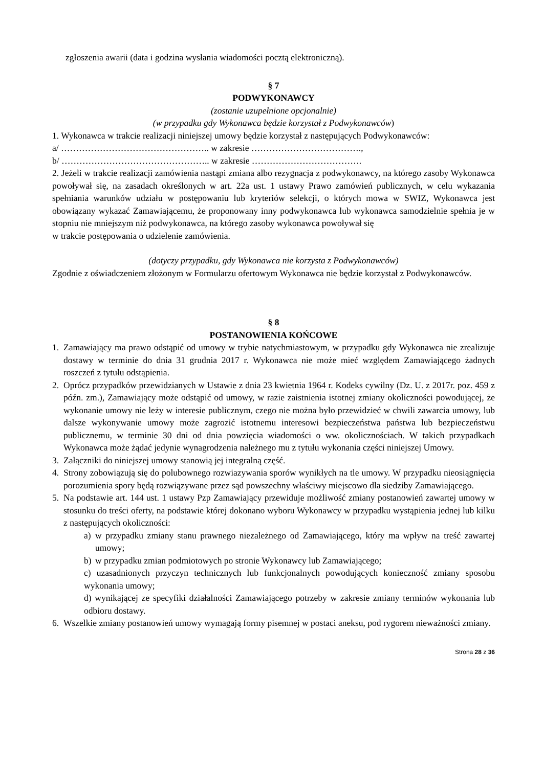zgłoszenia awarii (data i godzina wysłania wiadomości pocztą elektroniczną).
§ 7
PODWYKONAWCY
(zostanie uzupełnione opcjonalnie)
(w przypadku gdy Wykonawca będzie korzystał z Podwykonawców)
1. Wykonawca w trakcie realizacji niniejszej umowy będzie korzystał z następujących Podwykonawców:
a/ ………………………………………….. w zakresie ……………………………….,
b/ ………………………………………….. w zakresie ……………………………….
2. Jeżeli w trakcie realizacji zamówienia nastąpi zmiana albo rezygnacja z podwykonawcy, na którego zasoby Wykonawca powoływał się, na zasadach określonych w art. 22a ust. 1 ustawy Prawo zamówień publicznych, w celu wykazania spełniania warunków udziału w postępowaniu lub kryteriów selekcji, o których mowa w SWIZ, Wykonawca jest obowiązany wykazać Zamawiającemu, że proponowany inny podwykonawca lub wykonawca samodzielnie spełnia je w stopniu nie mniejszym niż podwykonawca, na którego zasoby wykonawca powoływał się
w trakcie postępowania o udzielenie zamówienia.
(dotyczy przypadku, gdy Wykonawca nie korzysta z Podwykonawców)
Zgodnie z oświadczeniem złożonym w Formularzu ofertowym Wykonawca nie będzie korzystał z Podwykonawców.
§ 8
POSTANOWIENIA KOŃCOWE
1. Zamawiający ma prawo odstąpić od umowy w trybie natychmiastowym, w przypadku gdy Wykonawca nie zrealizuje dostawy w terminie do dnia 31 grudnia 2017 r. Wykonawca nie może mieć względem Zamawiającego żadnych roszczeń z tytułu odstąpienia.
2. Oprócz przypadków przewidzianych w Ustawie z dnia 23 kwietnia 1964 r. Kodeks cywilny (Dz. U. z 2017r. poz. 459 z późn. zm.), Zamawiający może odstąpić od umowy, w razie zaistnienia istotnej zmiany okoliczności powodującej, że wykonanie umowy nie leży w interesie publicznym, czego nie można było przewidzieć w chwili zawarcia umowy, lub dalsze wykonywanie umowy może zagrozić istotnemu interesowi bezpieczeństwa państwa lub bezpieczeństwu publicznemu, w terminie 30 dni od dnia powzięcia wiadomości o ww. okolicznościach. W takich przypadkach Wykonawca może żądać jedynie wynagrodzenia należnego mu z tytułu wykonania części niniejszej Umowy.
3. Załączniki do niniejszej umowy stanowią jej integralną część.
4. Strony zobowiązują się do polubownego rozwiazywania sporów wynikłych na tle umowy. W przypadku nieosiągnięcia porozumienia spory będą rozwiązywane przez sąd powszechny właściwy miejscowo dla siedziby Zamawiającego.
5. Na podstawie art. 144 ust. 1 ustawy Pzp Zamawiający przewiduje możliwość zmiany postanowień zawartej umowy w stosunku do treści oferty, na podstawie której dokonano wyboru Wykonawcy w przypadku wystąpienia jednej lub kilku z następujących okoliczności:
a) w przypadku zmiany stanu prawnego niezależnego od Zamawiającego, który ma wpływ na treść zawartej umowy;
b) w przypadku zmian podmiotowych po stronie Wykonawcy lub Zamawiającego;
c) uzasadnionych przyczyn technicznych lub funkcjonalnych powodujących konieczność zmiany sposobu wykonania umowy;
d) wynikającej ze specyfiki działalności Zamawiającego potrzeby w zakresie zmiany terminów wykonania lub odbioru dostawy.
6. Wszelkie zmiany postanowień umowy wymagają formy pisemnej w postaci aneksu, pod rygorem nieważności zmiany.
Strona 28 z 36